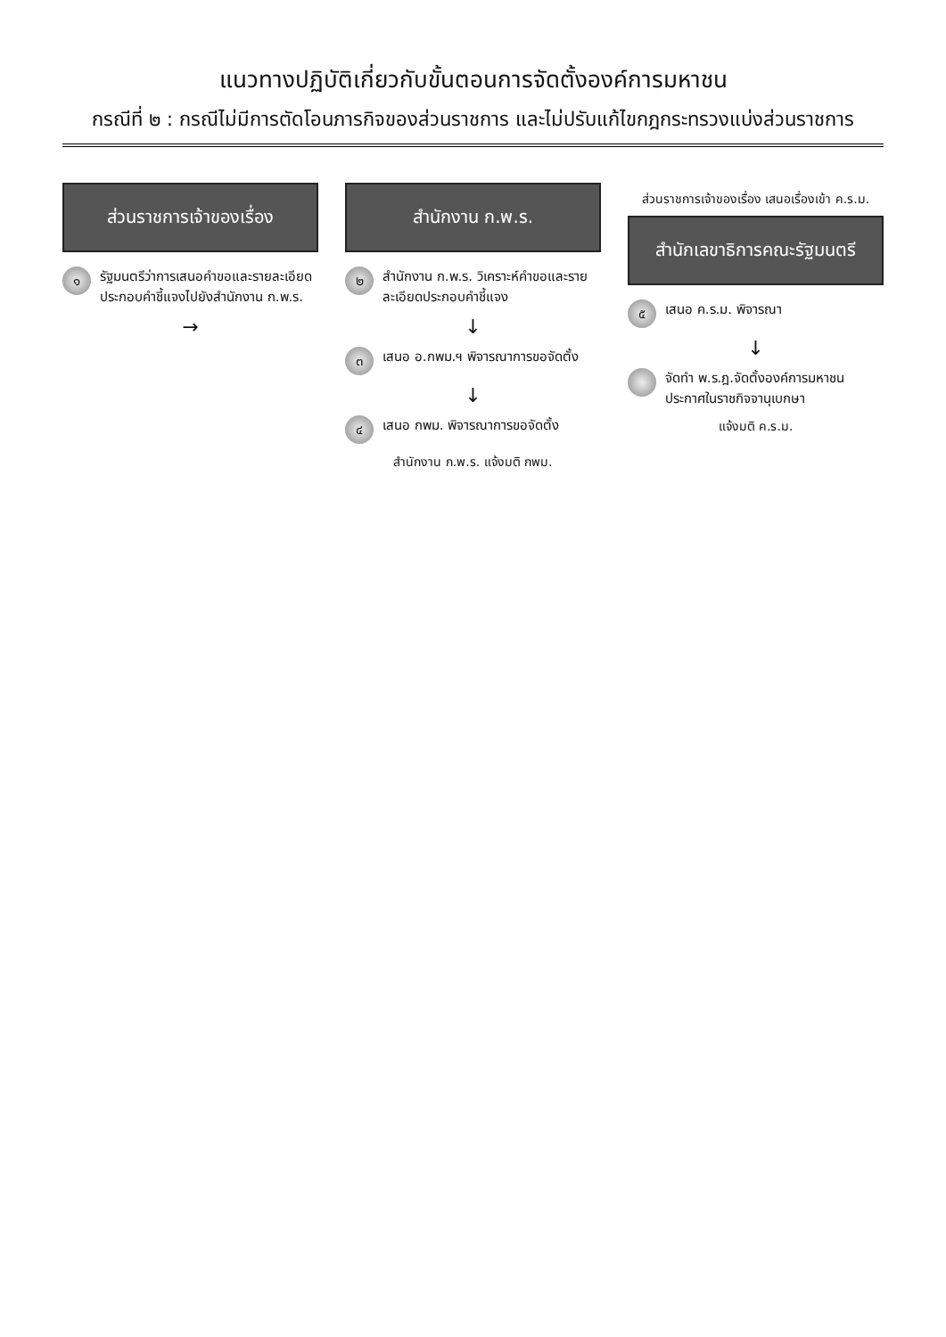แนวทางปฏิบัติเกี่ยวกับขั้นตอนการจัดตั้งองค์การมหาชน
กรณีที่ ๒ : กรณีไม่มีการตัดโอนภารกิจของส่วนราชการ และไม่ปรับแก้ไขกฎกระทรวงแบ่งส่วนราชการ
ส่วนราชการเจ้าของเรื่อง
๑ รัฐมนตรีว่าการเสนอคำขอและรายละเอียดประกอบคำชี้แจงไปยังสำนักงาน ก.พ.ร.
→
สำนักงาน ก.พ.ร.
๒ สำนักงาน ก.พ.ร. วิเคราะห์คำขอและรายละเอียดประกอบคำชี้แจง
↓
๓ เสนอ อ.กพม.ฯ พิจารณาการขอจัดตั้ง
↓
๔ เสนอ กพม. พิจารณาการขอจัดตั้ง
สำนักงาน ก.พ.ร. แจ้งมติ กพม.
ส่วนราชการเจ้าของเรื่อง เสนอเรื่องเข้า ค.ร.ม.
สำนักเลขาธิการคณะรัฐมนตรี
๕ เสนอ ค.ร.ม. พิจารณา
↓
จัดทำ พ.ร.ฎ.จัดตั้งองค์การมหาชน ประกาศในราชกิจจานุเบกษา
แจ้งมติ ค.ร.ม.